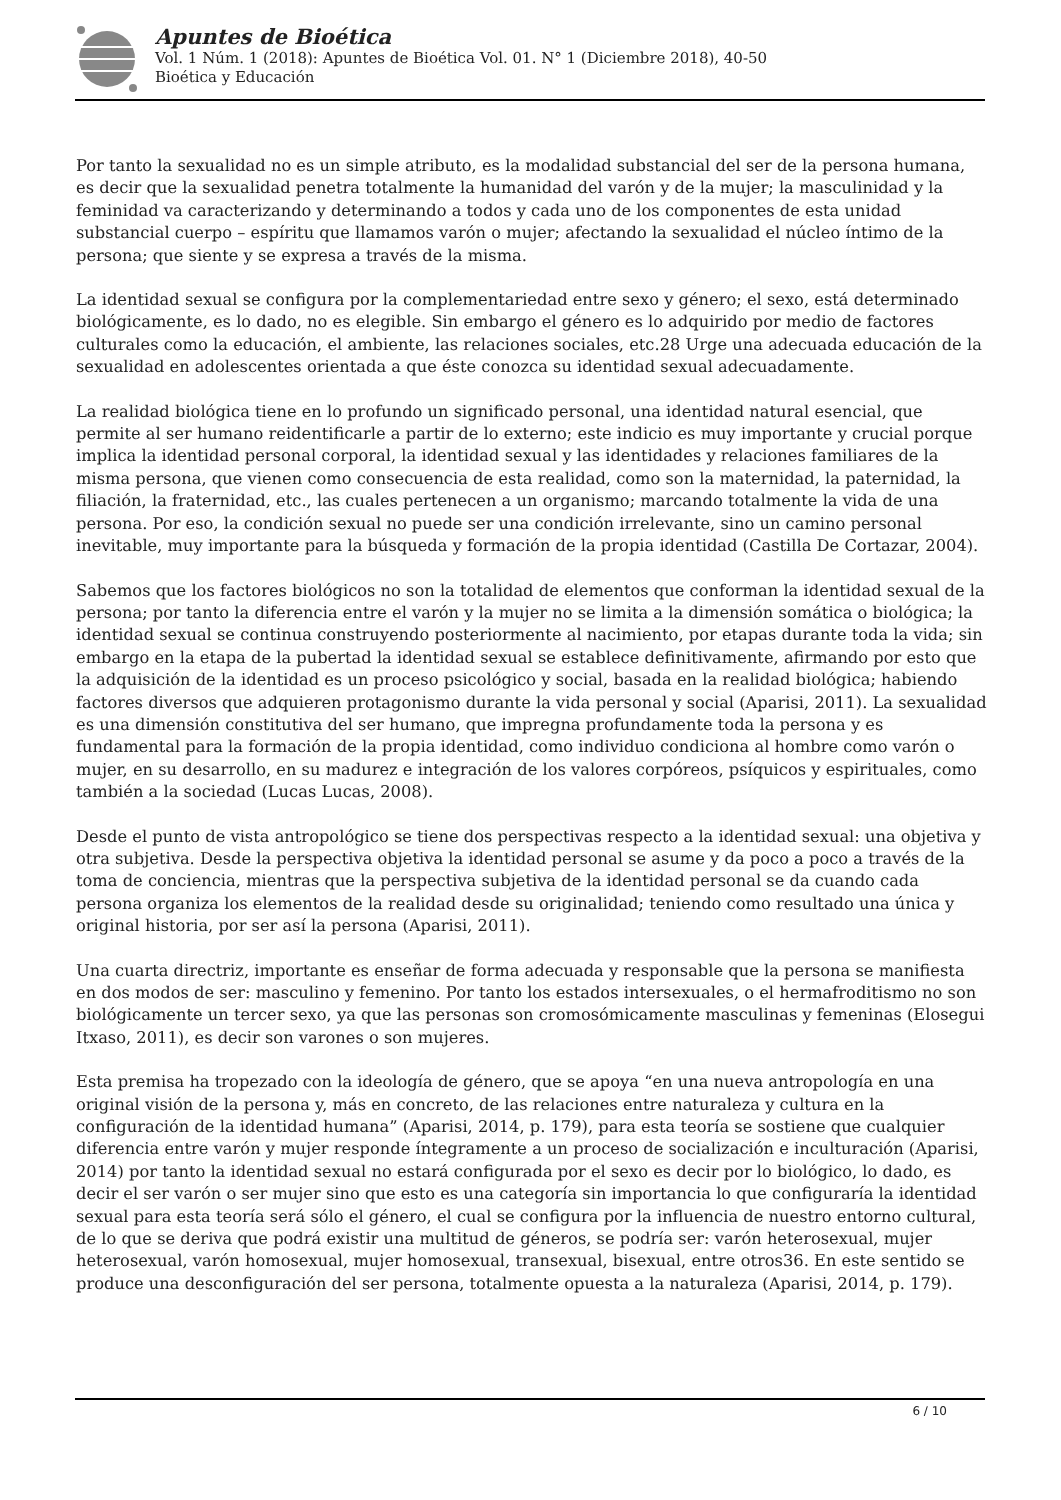Apuntes de Bioética
Vol. 1 Núm. 1 (2018): Apuntes de Bioética Vol. 01. N° 1 (Diciembre 2018), 40-50
Bioética y Educación
Por tanto la sexualidad no es un simple atributo, es la modalidad substancial del ser de la persona humana, es decir que la sexualidad penetra totalmente la humanidad del varón y de la mujer; la masculinidad y la feminidad va caracterizando y determinando a todos y cada uno de los componentes de esta unidad substancial cuerpo – espíritu que llamamos varón o mujer; afectando la sexualidad el núcleo íntimo de la persona; que siente y se expresa a través de la misma.
La identidad sexual se configura por la complementariedad entre sexo y género; el sexo, está determinado biológicamente, es lo dado, no es elegible. Sin embargo el género es lo adquirido por medio de factores culturales como la educación, el ambiente, las relaciones sociales, etc.28 Urge una adecuada educación de la sexualidad en adolescentes orientada a que éste conozca su identidad sexual adecuadamente.
La realidad biológica tiene en lo profundo un significado personal, una identidad natural esencial, que permite al ser humano reidentificarle a partir de lo externo; este indicio es muy importante y crucial porque implica la identidad personal corporal, la identidad sexual y las identidades y relaciones familiares de la misma persona, que vienen como consecuencia de esta realidad, como son la maternidad, la paternidad, la filiación, la fraternidad, etc., las cuales pertenecen a un organismo; marcando totalmente la vida de una persona. Por eso, la condición sexual no puede ser una condición irrelevante, sino un camino personal inevitable, muy importante para la búsqueda y formación de la propia identidad (Castilla De Cortazar, 2004).
Sabemos que los factores biológicos no son la totalidad de elementos que conforman la identidad sexual de la persona; por tanto la diferencia entre el varón y la mujer no se limita a la dimensión somática o biológica; la identidad sexual se continua construyendo posteriormente al nacimiento, por etapas durante toda la vida; sin embargo en la etapa de la pubertad la identidad sexual se establece definitivamente, afirmando por esto que la adquisición de la identidad es un proceso psicológico y social, basada en la realidad biológica; habiendo factores diversos que adquieren protagonismo durante la vida personal y social (Aparisi, 2011). La sexualidad es una dimensión constitutiva del ser humano, que impregna profundamente toda la persona y es fundamental para la formación de la propia identidad, como individuo condiciona al hombre como varón o mujer, en su desarrollo, en su madurez e integración de los valores corpóreos, psíquicos y espirituales, como también a la sociedad (Lucas Lucas, 2008).
Desde el punto de vista antropológico se tiene dos perspectivas respecto a la identidad sexual: una objetiva y otra subjetiva. Desde la perspectiva objetiva la identidad personal se asume y da poco a poco a través de la toma de conciencia, mientras que la perspectiva subjetiva de la identidad personal se da cuando cada persona organiza los elementos de la realidad desde su originalidad; teniendo como resultado una única y original historia, por ser así la persona (Aparisi, 2011).
Una cuarta directriz, importante es enseñar de forma adecuada y responsable que la persona se manifiesta en dos modos de ser: masculino y femenino. Por tanto los estados intersexuales, o el hermafroditismo no son biológicamente un tercer sexo, ya que las personas son cromosómicamente masculinas y femeninas (Elosegui Itxaso, 2011), es decir son varones o son mujeres.
Esta premisa ha tropezado con la ideología de género, que se apoya “en una nueva antropología en una original visión de la persona y, más en concreto, de las relaciones entre naturaleza y cultura en la configuración de la identidad humana” (Aparisi, 2014, p. 179), para esta teoría se sostiene que cualquier diferencia entre varón y mujer responde íntegramente a un proceso de socialización e inculturación (Aparisi, 2014) por tanto la identidad sexual no estará configurada por el sexo es decir por lo biológico, lo dado, es decir el ser varón o ser mujer sino que esto es una categoría sin importancia lo que configuraría la identidad sexual para esta teoría será sólo el género, el cual se configura por la influencia de nuestro entorno cultural, de lo que se deriva que podrá existir una multitud de géneros, se podría ser: varón heterosexual, mujer heterosexual, varón homosexual, mujer homosexual, transexual, bisexual, entre otros36. En este sentido se produce una desconfiguración del ser persona, totalmente opuesta a la naturaleza (Aparisi, 2014, p. 179).
6 / 10